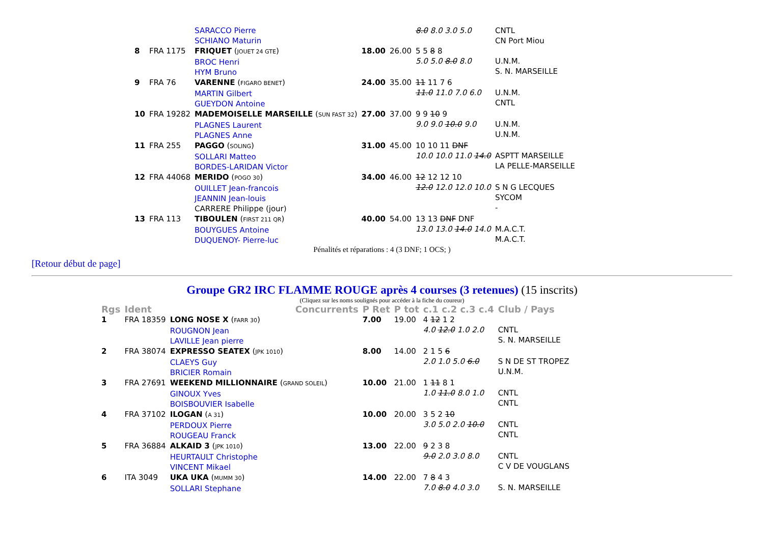| | | SARACCO Pierre SCHIANO Maturin | | | 8.0 8.0 3.0 5.0 | CNTL CN Port Miou |
| 8 | FRA 1175 | FRIQUET ( JOUET 24 GTE ) BROC Henri HYM Bruno | 18.00 | 26.00 | 5 5 8 8 5.0 5.0 8.0 8.0 | U.N.M. S. N. MARSEILLE |
| 9 | FRA 76 | VARENNE ( FIGARO BENET ) MARTIN Gilbert GUEYDON Antoine | 24.00 | 35.00 | 11 11 7 6 11.0 11.0 7.0 6.0 | U.N.M. CNTL |
| 10 | FRA 19282 | MADEMOISELLE MARSEILLE ( SUN FAST 32 ) PLAGNES Laurent PLAGNES Anne | 27.00 | 37.00 | 9 9 10 9 9.0 9.0 10.0 9.0 | U.N.M. U.N.M. |
| 11 | FRA 255 | PAGGO ( SOLING ) SOLLARI Matteo BORDES-LARIDAN Victor | 31.00 | 45.00 | 10 10 11 DNF 10.0 10.0 11.0 14.0 | ASPTT MARSEILLE LA PELLE-MARSEILLE |
| 12 | FRA 44068 | MERIDO ( POGO 30 ) OUILLET Jean-francois JEANNIN Jean-louis CARRERE Philippe (jour) | 34.00 | 46.00 | 12 12 12 10 12.0 12.0 12.0 10.0 | S N G LECQUES SYCOM - |
| 13 | FRA 113 | TIBOULEN ( FIRST 211 QR ) BOUYGUES Antoine DUQUENOY- Pierre-luc | 40.00 | 54.00 | 13 13 DNF DNF 13.0 13.0 14.0 14.0 | M.A.C.T. M.A.C.T. |
Pénalités et réparations : 4 (3 DNF; 1 OCS; )
[Retour début de page]
Groupe GR2 IRC FLAMME ROUGE après 4 courses (3 retenues) (15 inscrits)
(Cliquez sur les noms soulignés pour accéder à la fiche du coureur)
| Rgs | Ident | Concurrents | P Ret | P tot | c.1 c.2 c.3 c.4 | Club / Pays |
| --- | --- | --- | --- | --- | --- | --- |
| 1 | FRA 18359 | LONG NOSE X ( FARR 30 ) ROUGNON Jean LAVILLE Jean pierre | 7.00 | 19.00 | 4 12 1 2 4.0 12.0 1.0 2.0 | CNTL S. N. MARSEILLE |
| 2 | FRA 38074 | EXPRESSO SEATEX ( JPK 1010 ) CLAEYS Guy BRICIER Romain | 8.00 | 14.00 | 2 1 5 6 2.0 1.0 5.0 6.0 | S N DE ST TROPEZ U.N.M. |
| 3 | FRA 27691 | WEEKEND MILLIONNAIRE ( GRAND SOLEIL ) GINOUX Yves BOISBOUVIER Isabelle | 10.00 | 21.00 | 1 11 8 1 1.0 11.0 8.0 1.0 | CNTL CNTL |
| 4 | FRA 37102 | ILOGAN ( A 31 ) PERDOUX Pierre ROUGEAU Franck | 10.00 | 20.00 | 3 5 2 10 3.0 5.0 2.0 10.0 | CNTL CNTL |
| 5 | FRA 36884 | ALKAID 3 ( JPK 1010 ) HEURTAULT Christophe VINCENT Mikael | 13.00 | 22.00 | 9 2 3 8 9.0 2.0 3.0 8.0 | CNTL C V DE VOUGLANS |
| 6 | ITA 3049 | UKA UKA ( MUMM 30 ) SOLLARI Stephane | 14.00 | 22.00 | 7 8 4 3 7.0 8.0 4.0 3.0 | S. N. MARSEILLE |